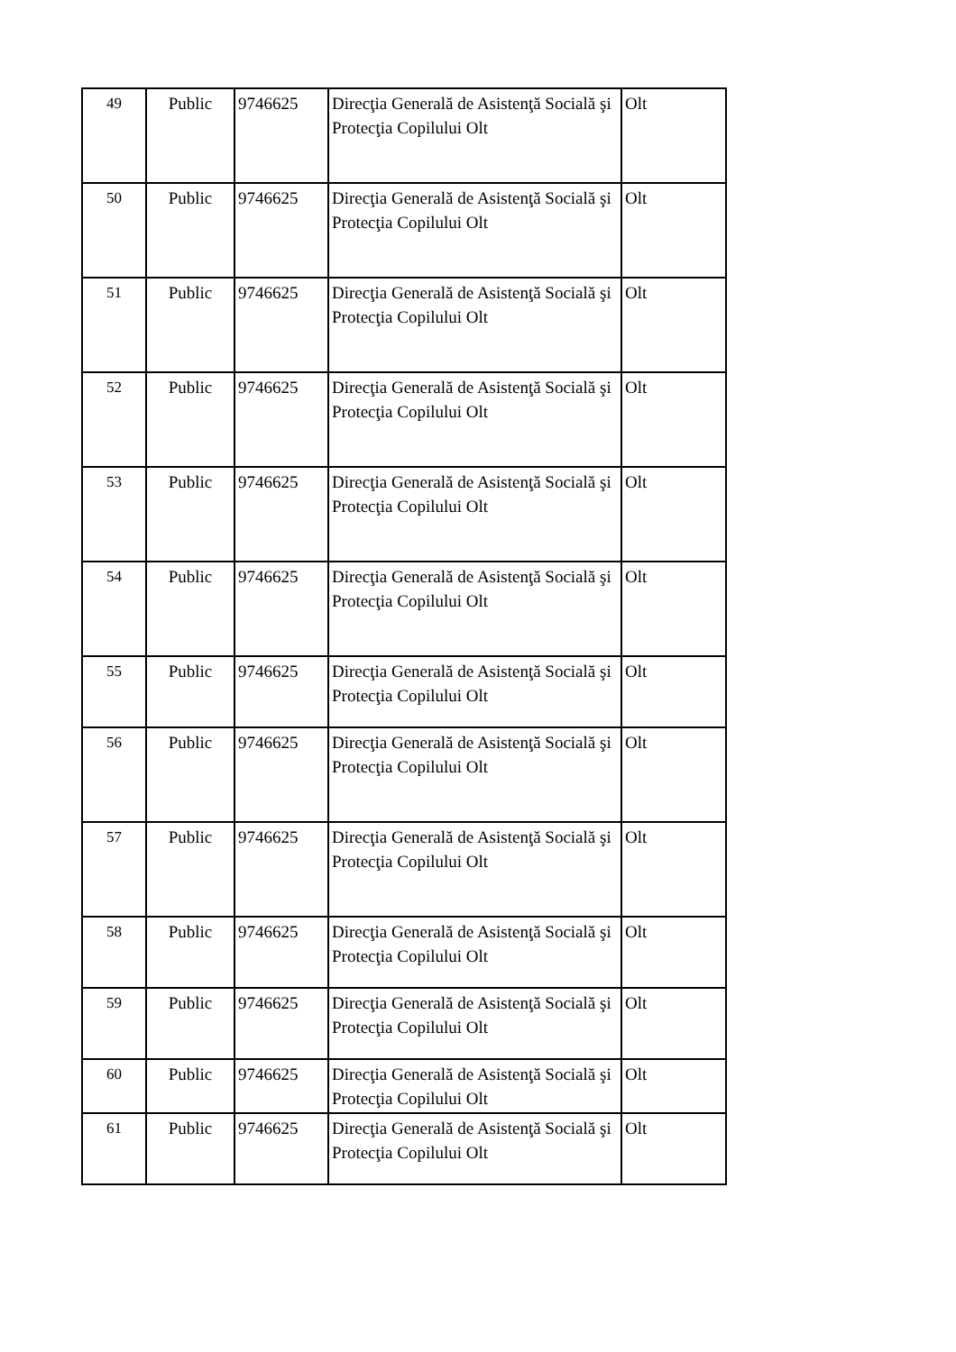| 49 | Public | 9746625 | Direcţia Generală de Asistenţă Socială şi Protecţia Copilului Olt | Olt |
| 50 | Public | 9746625 | Direcţia Generală de Asistenţă Socială şi Protecţia Copilului Olt | Olt |
| 51 | Public | 9746625 | Direcţia Generală de Asistenţă Socială şi Protecţia Copilului Olt | Olt |
| 52 | Public | 9746625 | Direcţia Generală de Asistenţă Socială şi Protecţia Copilului Olt | Olt |
| 53 | Public | 9746625 | Direcţia Generală de Asistenţă Socială şi Protecţia Copilului Olt | Olt |
| 54 | Public | 9746625 | Direcţia Generală de Asistenţă Socială şi Protecţia Copilului Olt | Olt |
| 55 | Public | 9746625 | Direcţia Generală de Asistenţă Socială şi Protecţia Copilului Olt | Olt |
| 56 | Public | 9746625 | Direcţia Generală de Asistenţă Socială şi Protecţia Copilului Olt | Olt |
| 57 | Public | 9746625 | Direcţia Generală de Asistenţă Socială şi Protecţia Copilului Olt | Olt |
| 58 | Public | 9746625 | Direcţia Generală de Asistenţă Socială şi Protecţia Copilului Olt | Olt |
| 59 | Public | 9746625 | Direcţia Generală de Asistenţă Socială şi Protecţia Copilului Olt | Olt |
| 60 | Public | 9746625 | Direcţia Generală de Asistenţă Socială şi Protecţia Copilului Olt | Olt |
| 61 | Public | 9746625 | Direcţia Generală de Asistenţă Socială şi Protecţia Copilului Olt | Olt |